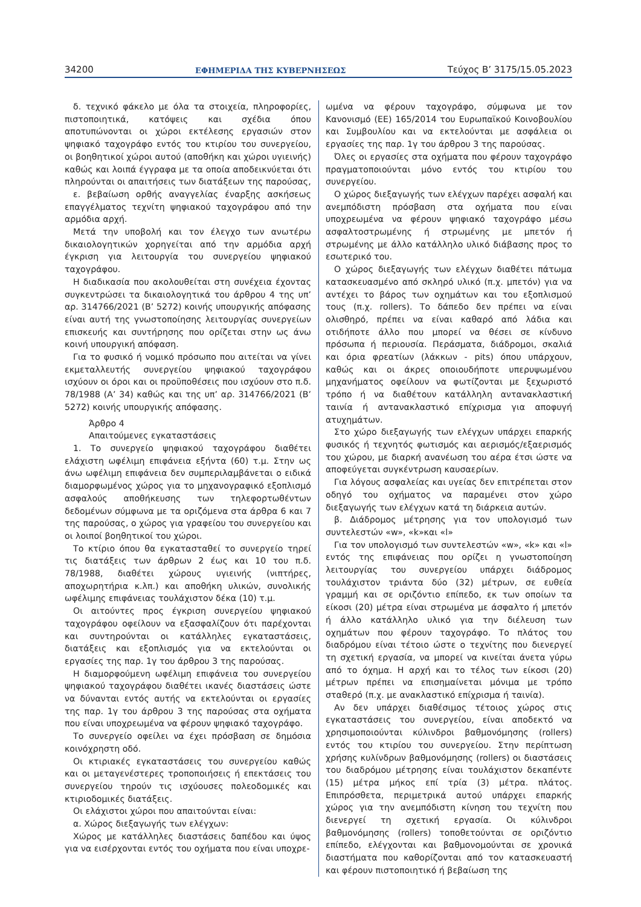34200 ΕΦΗΜΕΡΙΔΑ ΤΗΣ ΚΥΒΕΡΝΗΣΕΩΣ Τεύχος B’ 3175/15.05.2023
δ. τεχνικό φάκελο με όλα τα στοιχεία, πληροφορίες, πιστοποιητικά, κατόψεις και σχέδια όπου αποτυπώνονται οι χώροι εκτέλεσης εργασιών στον ψηφιακό ταχογράφο εντός του κτιρίου του συνεργείου, οι βοηθητικοί χώροι αυτού (αποθήκη και χώροι υγιεινής) καθώς και λοιπά έγγραφα με τα οποία αποδεικνύεται ότι πληρούνται οι απαιτήσεις των διατάξεων της παρούσας,
ε. βεβαίωση ορθής αναγγελίας έναρξης ασκήσεως επαγγέλματος τεχνίτη ψηφιακού ταχογράφου από την αρμόδια αρχή.
Μετά την υποβολή και τον έλεγχο των ανωτέρω δικαιολογητικών χορηγείται από την αρμόδια αρχή έγκριση για λειτουργία του συνεργείου ψηφιακού ταχογράφου.
Η διαδικασία που ακολουθείται στη συνέχεια έχοντας συγκεντρώσει τα δικαιολογητικά του άρθρου 4 της υπ’ αρ. 314766/2021 (Β’ 5272) κοινής υπουργικής απόφασης είναι αυτή της γνωστοποίησης λειτουργίας συνεργείων επισκευής και συντήρησης που ορίζεται στην ως άνω κοινή υπουργική απόφαση.
Για το φυσικό ή νομικό πρόσωπο που αιτείται να γίνει εκμεταλλευτής συνεργείου ψηφιακού ταχογράφου ισχύουν οι όροι και οι προϋποθέσεις που ισχύουν στο π.δ. 78/1988 (Α’ 34) καθώς και της υπ’ αρ. 314766/2021 (Β’ 5272) κοινής υπουργικής απόφασης.
Άρθρο 4
Απαιτούμενες εγκαταστάσεις
1. Το συνεργείο ψηφιακού ταχογράφου διαθέτει ελάχιστη ωφέλιμη επιφάνεια εξήντα (60) τ.μ. Στην ως άνω ωφέλιμη επιφάνεια δεν συμπεριλαμβάνεται ο ειδικά διαμορφωμένος χώρος για το μηχανογραφικό εξοπλισμό ασφαλούς αποθήκευσης των τηλεφορτωθέντων δεδομένων σύμφωνα με τα οριζόμενα στα άρθρα 6 και 7 της παρούσας, ο χώρος για γραφείου του συνεργείου και οι λοιποί βοηθητικοί του χώροι.
Το κτίριο όπου θα εγκατασταθεί το συνεργείο τηρεί τις διατάξεις των άρθρων 2 έως και 10 του π.δ. 78/1988, διαθέτει χώρους υγιεινής (νιπτήρες, αποχωρητήρια κ.λπ.) και αποθήκη υλικών, συνολικής ωφέλιμης επιφάνειας τουλάχιστον δέκα (10) τ.μ.
Οι αιτούντες προς έγκριση συνεργείου ψηφιακού ταχογράφου οφείλουν να εξασφαλίζουν ότι παρέχονται και συντηρούνται οι κατάλληλες εγκαταστάσεις, διατάξεις και εξοπλισμός για να εκτελούνται οι εργασίες της παρ. 1γ του άρθρου 3 της παρούσας.
Η διαμορφούμενη ωφέλιμη επιφάνεια του συνεργείου ψηφιακού ταχογράφου διαθέτει ικανές διαστάσεις ώστε να δύνανται εντός αυτής να εκτελούνται οι εργασίες της παρ. 1γ του άρθρου 3 της παρούσας στα οχήματα που είναι υποχρεωμένα να φέρουν ψηφιακό ταχογράφο.
Το συνεργείο οφείλει να έχει πρόσβαση σε δημόσια κοινόχρηστη οδό.
Οι κτιριακές εγκαταστάσεις του συνεργείου καθώς και οι μεταγενέστερες τροποποιήσεις ή επεκτάσεις του συνεργείου τηρούν τις ισχύουσες πολεοδομικές και κτιριοδομικές διατάξεις.
Οι ελάχιστοι χώροι που απαιτούνται είναι:
α. Χώρος διεξαγωγής των ελέγχων:
Χώρος με κατάλληλες διαστάσεις δαπέδου και ύψος για να εισέρχονται εντός του οχήματα που είναι υποχρε-
ωμένα να φέρουν ταχογράφο, σύμφωνα με τον Κανονισμό (ΕΕ) 165/2014 του Ευρωπαϊκού Κοινοβουλίου και Συμβουλίου και να εκτελούνται με ασφάλεια οι εργασίες της παρ. 1γ του άρθρου 3 της παρούσας.
Όλες οι εργασίες στα οχήματα που φέρουν ταχογράφο πραγματοποιούνται μόνο εντός του κτιρίου του συνεργείου.
Ο χώρος διεξαγωγής των ελέγχων παρέχει ασφαλή και ανεμπόδιστη πρόσβαση στα οχήματα που είναι υποχρεωμένα να φέρουν ψηφιακό ταχογράφο μέσω ασφαλτοστρωμένης ή στρωμένης με μπετόν ή στρωμένης με άλλο κατάλληλο υλικό διάβασης προς το εσωτερικό του.
Ο χώρος διεξαγωγής των ελέγχων διαθέτει πάτωμα κατασκευασμένο από σκληρό υλικό (π.χ. μπετόν) για να αντέχει το βάρος των οχημάτων και του εξοπλισμού τους (π.χ. rollers). Το δάπεδο δεν πρέπει να είναι ολισθηρό, πρέπει να είναι καθαρό από λάδια και οτιδήποτε άλλο που μπορεί να θέσει σε κίνδυνο πρόσωπα ή περιουσία. Περάσματα, διάδρομοι, σκαλιά και όρια φρεατίων (λάκκων - pits) όπου υπάρχουν, καθώς και οι άκρες οποιουδήποτε υπερυψωμένου μηχανήματος οφείλουν να φωτίζονται με ξεχωριστό τρόπο ή να διαθέτουν κατάλληλη αντανακλαστική ταινία ή αντανακλαστικό επίχρισμα για αποφυγή ατυχημάτων.
Στο χώρο διεξαγωγής των ελέγχων υπάρχει επαρκής φυσικός ή τεχνητός φωτισμός και αερισμός/εξαερισμός του χώρου, με διαρκή ανανέωση του αέρα έτσι ώστε να αποφεύγεται συγκέντρωση καυσαερίων.
Για λόγους ασφαλείας και υγείας δεν επιτρέπεται στον οδηγό του οχήματος να παραμένει στον χώρο διεξαγωγής των ελέγχων κατά τη διάρκεια αυτών.
β. Διάδρομος μέτρησης για τον υπολογισμό των συντελεστών «w», «k»και «l»
Για τον υπολογισμό των συντελεστών «w», «k» και «l» εντός της επιφάνειας που ορίζει η γνωστοποίηση λειτουργίας του συνεργείου υπάρχει διάδρομος τουλάχιστον τριάντα δύο (32) μέτρων, σε ευθεία γραμμή και σε οριζόντιο επίπεδο, εκ των οποίων τα είκοσι (20) μέτρα είναι στρωμένα με άσφαλτο ή μπετόν ή άλλο κατάλληλο υλικό για την διέλευση των οχημάτων που φέρουν ταχογράφο. Το πλάτος του διαδρόμου είναι τέτοιο ώστε ο τεχνίτης που διενεργεί τη σχετική εργασία, να μπορεί να κινείται άνετα γύρω από το όχημα. Η αρχή και το τέλος των είκοσι (20) μέτρων πρέπει να επισημαίνεται μόνιμα με τρόπο σταθερό (π.χ. με ανακλαστικό επίχρισμα ή ταινία).
Αν δεν υπάρχει διαθέσιμος τέτοιος χώρος στις εγκαταστάσεις του συνεργείου, είναι αποδεκτό να χρησιμοποιούνται κύλινδροι βαθμονόμησης (rollers) εντός του κτιρίου του συνεργείου. Στην περίπτωση χρήσης κυλίνδρων βαθμονόμησης (rollers) οι διαστάσεις του διαδρόμου μέτρησης είναι τουλάχιστον δεκαπέντε (15) μέτρα μήκος επί τρία (3) μέτρα. πλάτος. Επιπρόσθετα, περιμετρικά αυτού υπάρχει επαρκής χώρος για την ανεμπόδιστη κίνηση του τεχνίτη που διενεργεί τη σχετική εργασία. Οι κύλινδροι βαθμονόμησης (rollers) τοποθετούνται σε οριζόντιο επίπεδο, ελέγχονται και βαθμονομούνται σε χρονικά διαστήματα που καθορίζονται από τον κατασκευαστή και φέρουν πιστοποιητικό ή βεβαίωση της